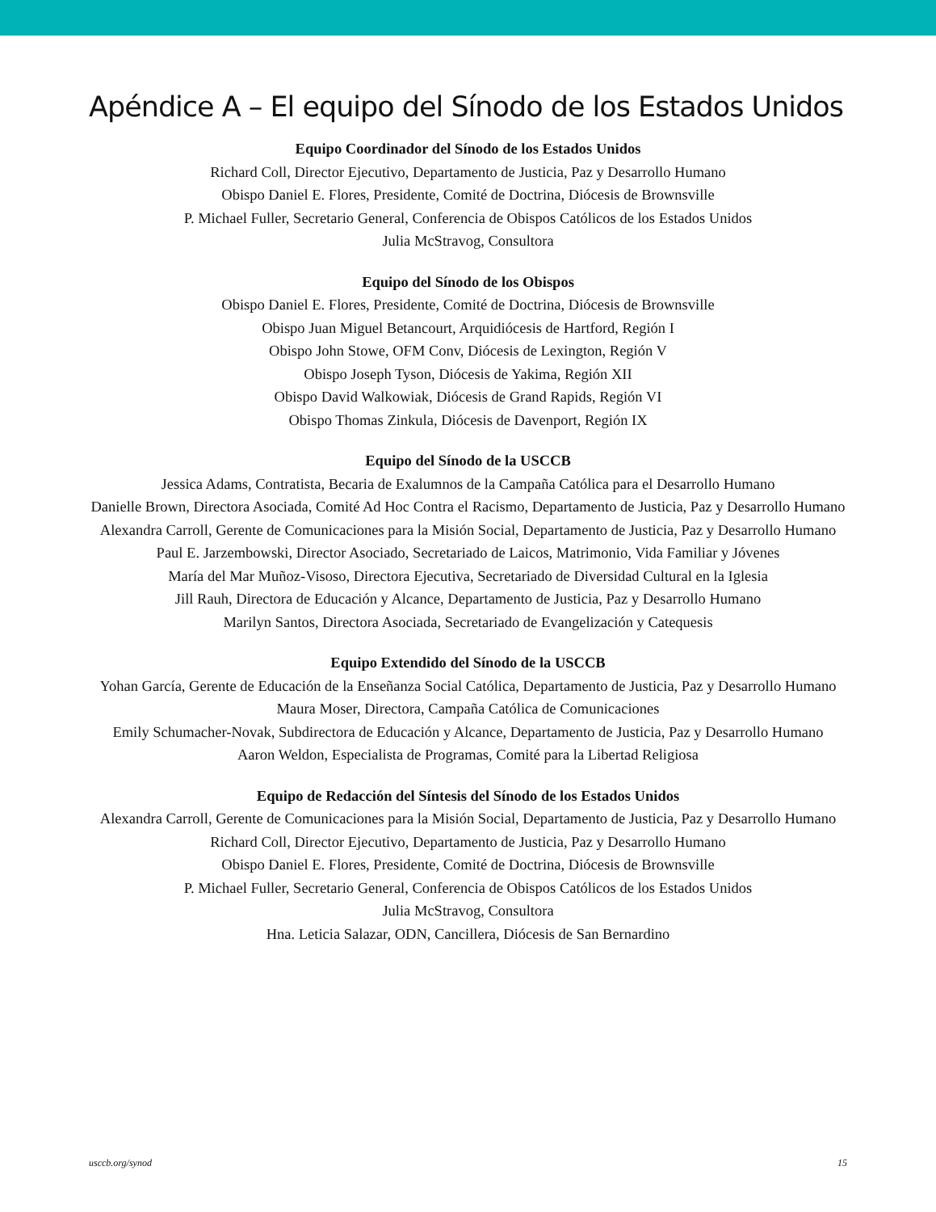Apéndice A – El equipo del Sínodo de los Estados Unidos
Equipo Coordinador del Sínodo de los Estados Unidos
Richard Coll, Director Ejecutivo, Departamento de Justicia, Paz y Desarrollo Humano
Obispo Daniel E. Flores, Presidente, Comité de Doctrina, Diócesis de Brownsville
P. Michael Fuller, Secretario General, Conferencia de Obispos Católicos de los Estados Unidos
Julia McStravog, Consultora
Equipo del Sínodo de los Obispos
Obispo Daniel E. Flores, Presidente, Comité de Doctrina, Diócesis de Brownsville
Obispo Juan Miguel Betancourt, Arquidiócesis de Hartford, Región I
Obispo John Stowe, OFM Conv, Diócesis de Lexington, Región V
Obispo Joseph Tyson, Diócesis de Yakima, Región XII
Obispo David Walkowiak, Diócesis de Grand Rapids, Región VI
Obispo Thomas Zinkula, Diócesis de Davenport, Región IX
Equipo del Sínodo de la USCCB
Jessica Adams, Contratista, Becaria de Exalumnos de la Campaña Católica para el Desarrollo Humano
Danielle Brown, Directora Asociada, Comité Ad Hoc Contra el Racismo, Departamento de Justicia, Paz y Desarrollo Humano
Alexandra Carroll, Gerente de Comunicaciones para la Misión Social, Departamento de Justicia, Paz y Desarrollo Humano
Paul E. Jarzembowski, Director Asociado, Secretariado de Laicos, Matrimonio, Vida Familiar y Jóvenes
María del Mar Muñoz-Visoso, Directora Ejecutiva, Secretariado de Diversidad Cultural en la Iglesia
Jill Rauh, Directora de Educación y Alcance, Departamento de Justicia, Paz y Desarrollo Humano
Marilyn Santos, Directora Asociada, Secretariado de Evangelización y Catequesis
Equipo Extendido del Sínodo de la USCCB
Yohan García, Gerente de Educación de la Enseñanza Social Católica, Departamento de Justicia, Paz y Desarrollo Humano
Maura Moser, Directora, Campaña Católica de Comunicaciones
Emily Schumacher-Novak, Subdirectora de Educación y Alcance, Departamento de Justicia, Paz y Desarrollo Humano
Aaron Weldon, Especialista de Programas, Comité para la Libertad Religiosa
Equipo de Redacción del Síntesis del Sínodo de los Estados Unidos
Alexandra Carroll, Gerente de Comunicaciones para la Misión Social, Departamento de Justicia, Paz y Desarrollo Humano
Richard Coll, Director Ejecutivo, Departamento de Justicia, Paz y Desarrollo Humano
Obispo Daniel E. Flores, Presidente, Comité de Doctrina, Diócesis de Brownsville
P. Michael Fuller, Secretario General, Conferencia de Obispos Católicos de los Estados Unidos
Julia McStravog, Consultora
Hna. Leticia Salazar, ODN, Cancillera, Diócesis de San Bernardino
usccb.org/synod 15